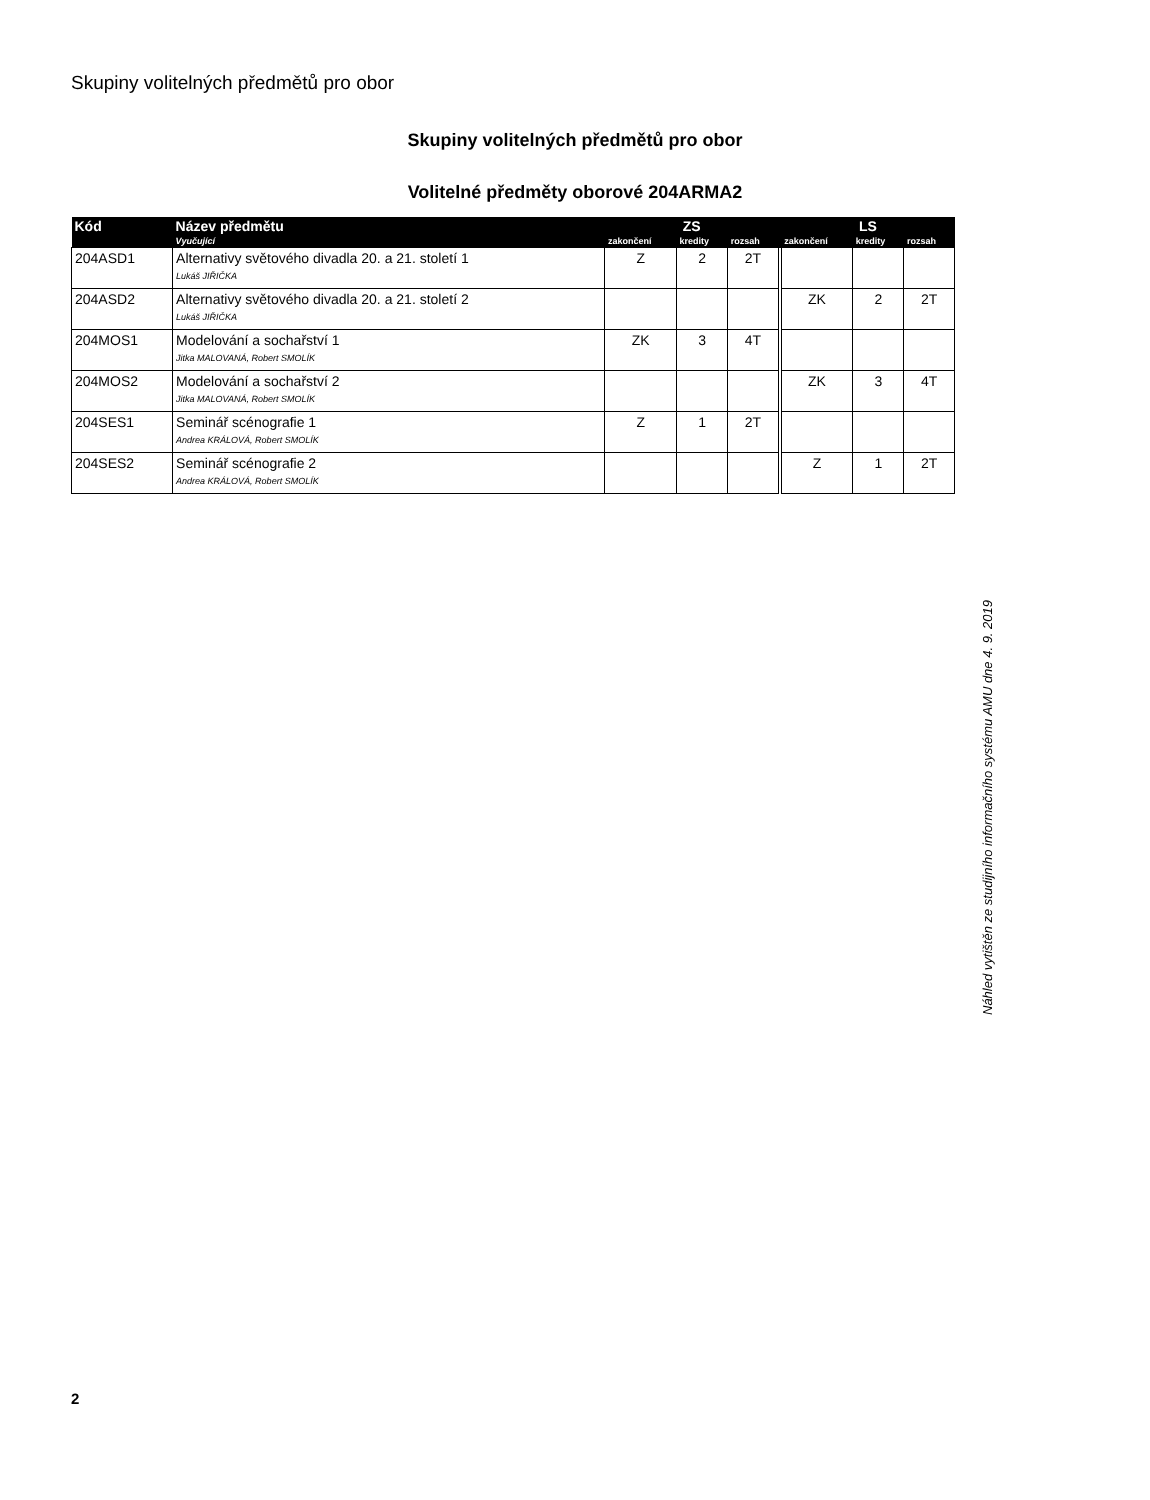Skupiny volitelných předmětů pro obor
Skupiny volitelných předmětů pro obor
Volitelné předměty oborové 204ARMA2
| Kód | Název předmětu | ZS | | | | LS | | |
| --- | --- | --- | --- | --- | --- | --- | --- | --- |
| | Vyučující | zakončení | kredity | rozsah | | zakončení | kredity | rozsah |
| 204ASD1 | Alternativy světového divadla 20. a 21. století 1 Lukáš JIŘIČKA | Z | 2 | 2T | | | | |
| 204ASD2 | Alternativy světového divadla 20. a 21. století 2 Lukáš JIŘIČKA | | | | | ZK | 2 | 2T |
| 204MOS1 | Modelování a sochařství 1 Jitka MALOVANÁ, Robert SMOLÍK | ZK | 3 | 4T | | | | |
| 204MOS2 | Modelování a sochařství 2 Jitka MALOVANÁ, Robert SMOLÍK | | | | | ZK | 3 | 4T |
| 204SES1 | Seminář scénografie 1 Andrea KRÁLOVÁ, Robert SMOLÍK | Z | 1 | 2T | | | | |
| 204SES2 | Seminář scénografie 2 Andrea KRÁLOVÁ, Robert SMOLÍK | | | | | Z | 1 | 2T |
Náhled vytištěn ze studijního informačního systému AMU dne 4. 9. 2019
2